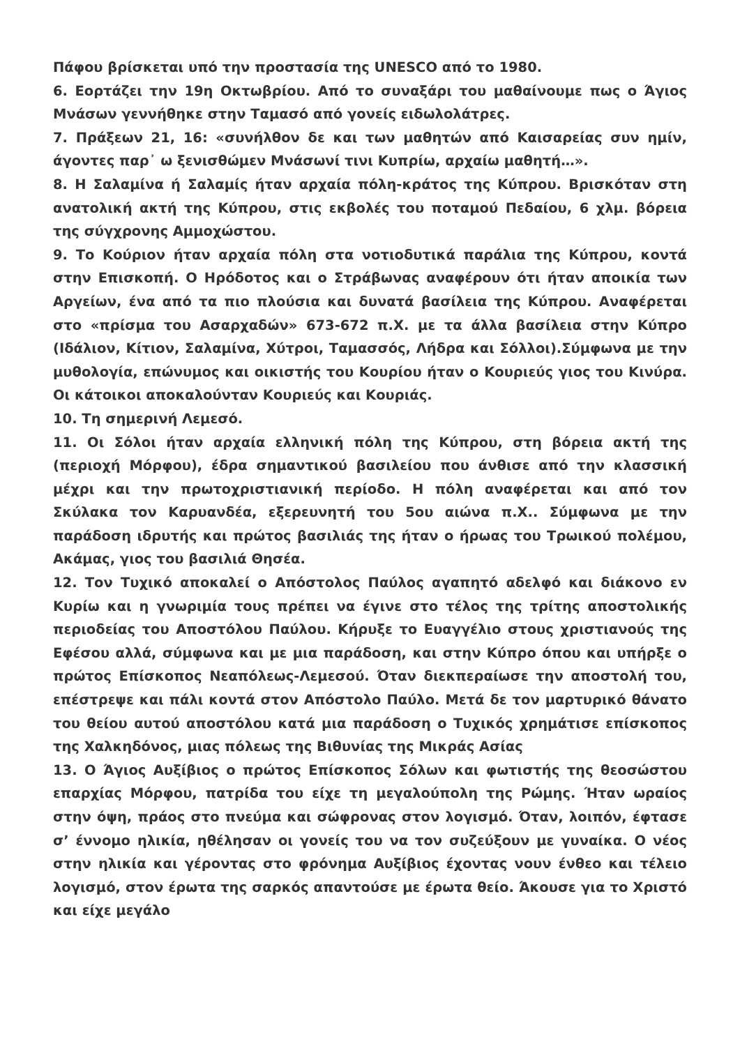Πάφου βρίσκεται υπό την προστασία της UNESCO από το 1980.
6. Εορτάζει την 19η Οκτωβρίου. Από το συναξάρι του μαθαίνουμε πως ο Άγιος Μνάσων γεννήθηκε στην Ταμασό από γονείς ειδωλολάτρες.
7. Πράξεων 21, 16: «συνήλθον δε και των μαθητών από Καισαρείας συν ημίν, άγοντες παρ᾽ ω ξενισθώμεν Μνάσωνί τινι Κυπρίω, αρχαίω μαθητή…».
8. Η Σαλαμίνα ή Σαλαμίς ήταν αρχαία πόλη-κράτος της Κύπρου. Βρισκόταν στη ανατολική ακτή της Κύπρου, στις εκβολές του ποταμού Πεδαίου, 6 χλμ. βόρεια της σύγχρονης Αμμοχώστου.
9. Το Κούριον ήταν αρχαία πόλη στα νοτιοδυτικά παράλια της Κύπρου, κοντά στην Επισκοπή. Ο Ηρόδοτος και ο Στράβωνας αναφέρουν ότι ήταν αποικία των Αργείων, ένα από τα πιο πλούσια και δυνατά βασίλεια της Κύπρου. Αναφέρεται στο «πρίσμα του Ασαρχαδών» 673-672 π.Χ. με τα άλλα βασίλεια στην Κύπρο (Ιδάλιον, Κίτιον, Σαλαμίνα, Χύτροι, Ταμασσός, Λήδρα και Σόλλοι).Σύμφωνα με την μυθολογία, επώνυμος και οικιστής του Κουρίου ήταν ο Κουριεύς γιος του Κινύρα. Οι κάτοικοι αποκαλούνταν Κουριεύς και Κουριάς.
10. Τη σημερινή Λεμεσό.
11. Οι Σόλοι ήταν αρχαία ελληνική πόλη της Κύπρου, στη βόρεια ακτή της (περιοχή Μόρφου), έδρα σημαντικού βασιλείου που άνθισε από την κλασσική μέχρι και την πρωτοχριστιανική περίοδο. Η πόλη αναφέρεται και από τον Σκύλακα τον Καρυανδέα, εξερευνητή του 5ου αιώνα π.Χ.. Σύμφωνα με την παράδοση ιδρυτής και πρώτος βασιλιάς της ήταν ο ήρωας του Τρωικού πολέμου, Ακάμας, γιος του βασιλιά Θησέα.
12. Τον Τυχικό αποκαλεί ο Απόστολος Παύλος αγαπητό αδελφό και διάκονο εν Κυρίω και η γνωριμία τους πρέπει να έγινε στο τέλος της τρίτης αποστολικής περιοδείας του Αποστόλου Παύλου. Κήρυξε το Ευαγγέλιο στους χριστιανούς της Εφέσου αλλά, σύμφωνα και με μια παράδοση, και στην Κύπρο όπου και υπήρξε ο πρώτος Επίσκοπος Νεαπόλεως-Λεμεσού. Όταν διεκπεραίωσε την αποστολή του, επέστρεψε και πάλι κοντά στον Απόστολο Παύλο. Μετά δε τον μαρτυρικό θάνατο του θείου αυτού αποστόλου κατά μια παράδοση ο Τυχικός χρημάτισε επίσκοπος της Χαλκηδόνος, μιας πόλεως της Βιθυνίας της Μικράς Ασίας
13. Ο Άγιος Αυξίβιος ο πρώτος Επίσκοπος Σόλων και φωτιστής της θεοσώστου επαρχίας Μόρφου, πατρίδα του είχε τη μεγαλούπολη της Ρώμης. Ήταν ωραίος στην όψη, πράος στο πνεύμα και σώφρονας στον λογισμό. Όταν, λοιπόν, έφτασε σ’ έννομο ηλικία, ηθέλησαν οι γονείς του να τον συζεύξουν με γυναίκα. Ο νέος στην ηλικία και γέροντας στο φρόνημα Αυξίβιος έχοντας νουν ένθεο και τέλειο λογισμό, στον έρωτα της σαρκός απαντούσε με έρωτα θείο. Άκουσε για το Χριστό και είχε μεγάλο